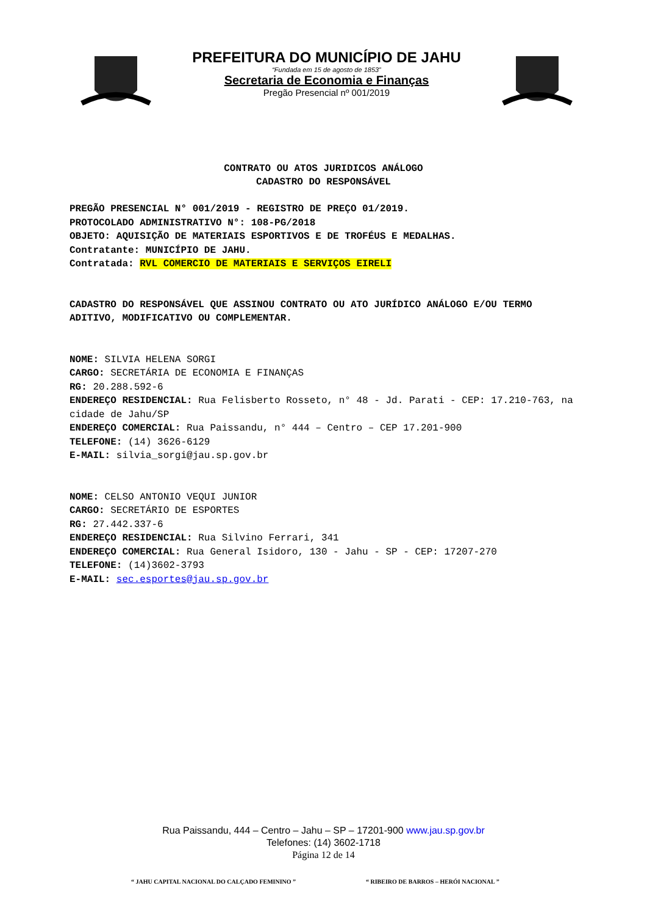PREFEITURA DO MUNICÍPIO DE JAHU
“Fundada em 15 de agosto de 1853”
Secretaria de Economia e Finanças
Pregão Presencial nº 001/2019
CONTRATO OU ATOS JURIDICOS ANÁLOGO
CADASTRO DO RESPONSÁVEL
PREGÃO PRESENCIAL N° 001/2019 - REGISTRO DE PREÇO 01/2019.
PROTOCOLADO ADMINISTRATIVO N°: 108-PG/2018
OBJETO: AQUISIÇÃO DE MATERIAIS ESPORTIVOS E DE TROFÉUS E MEDALHAS.
Contratante: MUNICÍPIO DE JAHU.
Contratada: RVL COMERCIO DE MATERIAIS E SERVIÇOS EIRELI
CADASTRO DO RESPONSÁVEL QUE ASSINOU CONTRATO OU ATO JURÍDICO ANÁLOGO E/OU TERMO ADITIVO, MODIFICATIVO OU COMPLEMENTAR.
NOME: SILVIA HELENA SORGI
CARGO: SECRETÁRIA DE ECONOMIA E FINANÇAS
RG: 20.288.592-6
ENDEREÇO RESIDENCIAL: Rua Felisberto Rosseto, n° 48 - Jd. Parati - CEP: 17.210-763, na cidade de Jahu/SP
ENDEREÇO COMERCIAL: Rua Paissandu, n° 444 – Centro – CEP 17.201-900
TELEFONE: (14) 3626-6129
E-MAIL: silvia_sorgi@jau.sp.gov.br
NOME: CELSO ANTONIO VEQUI JUNIOR
CARGO: SECRETÁRIO DE ESPORTES
RG: 27.442.337-6
ENDEREÇO RESIDENCIAL: Rua Silvino Ferrari, 341
ENDEREÇO COMERCIAL: Rua General Isidoro, 130 - Jahu - SP - CEP: 17207-270
TELEFONE: (14)3602-3793
E-MAIL: sec.esportes@jau.sp.gov.br
Rua Paissandu, 444 – Centro – Jahu – SP – 17201-900 www.jau.sp.gov.br
Telefones: (14) 3602-1718
Página 12 de 14
“ JAHU CAPITAL NACIONAL DO CALÇADO FEMININO ”
“ RIBEIRO DE BARROS – HERÓI NACIONAL ”